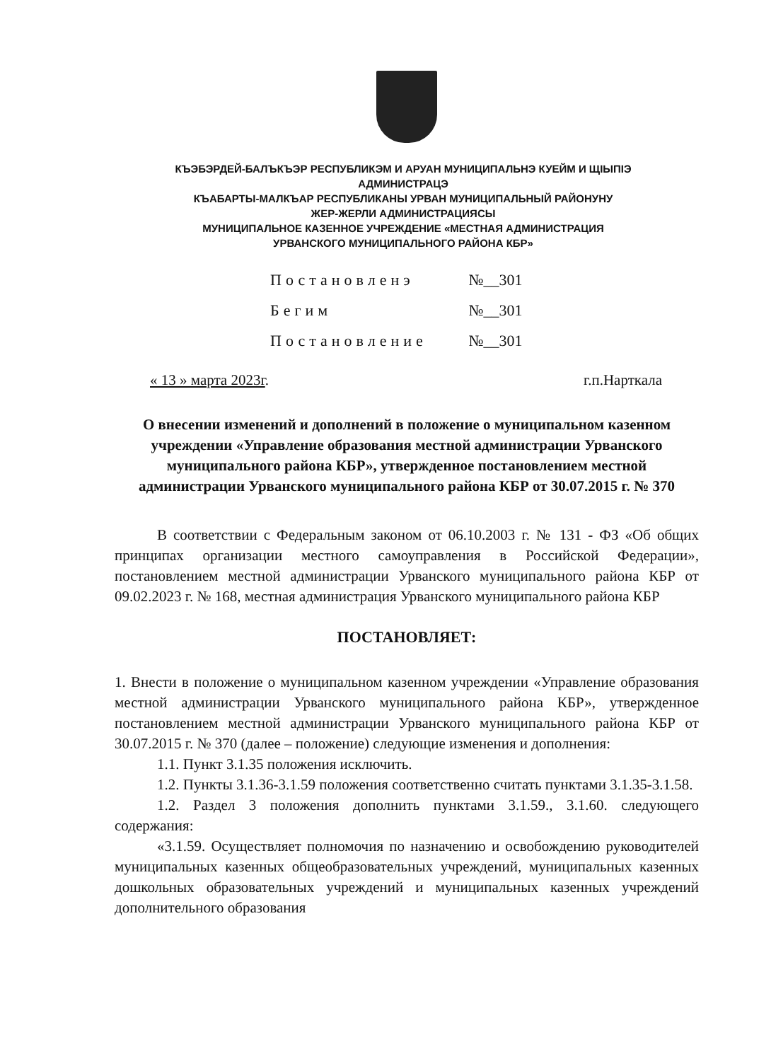КЪЭБЭРДЕЙ-БАЛЪКЪЭР РЕСПУБЛИКЭМ И АРУАН МУНИЦИПАЛЬНЭ КУЕЙМ И ЩIЫПIЭ
АДМИНИСТРАЦЭ
КЪАБАРТЫ-МАЛКЪАР РЕСПУБЛИКАНЫ УРВАН МУНИЦИПАЛЬНЫЙ РАЙОНУНУ
ЖЕР-ЖЕРЛИ АДМИНИСТРАЦИЯСЫ
МУНИЦИПАЛЬНОЕ КАЗЕННОЕ УЧРЕЖДЕНИЕ «МЕСТНАЯ АДМИНИСТРАЦИЯ
УРВАНСКОГО МУНИЦИПАЛЬНОГО РАЙОНА КБР»
Постановленэ №__301
Бегим №__301
Постановление №__301
« 13 » марта 2023г. г.п.Нарткала
О внесении изменений и дополнений в положение о муниципальном казенном учреждении «Управление образования местной администрации Урванского муниципального района КБР», утвержденное постановлением местной администрации Урванского муниципального района КБР от 30.07.2015 г. № 370
В соответствии с Федеральным законом от 06.10.2003 г. № 131 - ФЗ «Об общих принципах организации местного самоуправления в Российской Федерации», постановлением местной администрации Урванского муниципального района КБР от 09.02.2023 г. № 168, местная администрация Урванского муниципального района КБР
ПОСТАНОВЛЯЕТ:
1. Внести в положение о муниципальном казенном учреждении «Управление образования местной администрации Урванского муниципального района КБР», утвержденное постановлением местной администрации Урванского муниципального района КБР от 30.07.2015 г. № 370 (далее – положение) следующие изменения и дополнения:
1.1. Пункт 3.1.35 положения исключить.
1.2. Пункты 3.1.36-3.1.59 положения соответственно считать пунктами 3.1.35-3.1.58.
1.2. Раздел 3 положения дополнить пунктами 3.1.59., 3.1.60. следующего содержания:
«3.1.59. Осуществляет полномочия по назначению и освобождению руководителей муниципальных казенных общеобразовательных учреждений, муниципальных казенных дошкольных образовательных учреждений и муниципальных казенных учреждений дополнительного образования